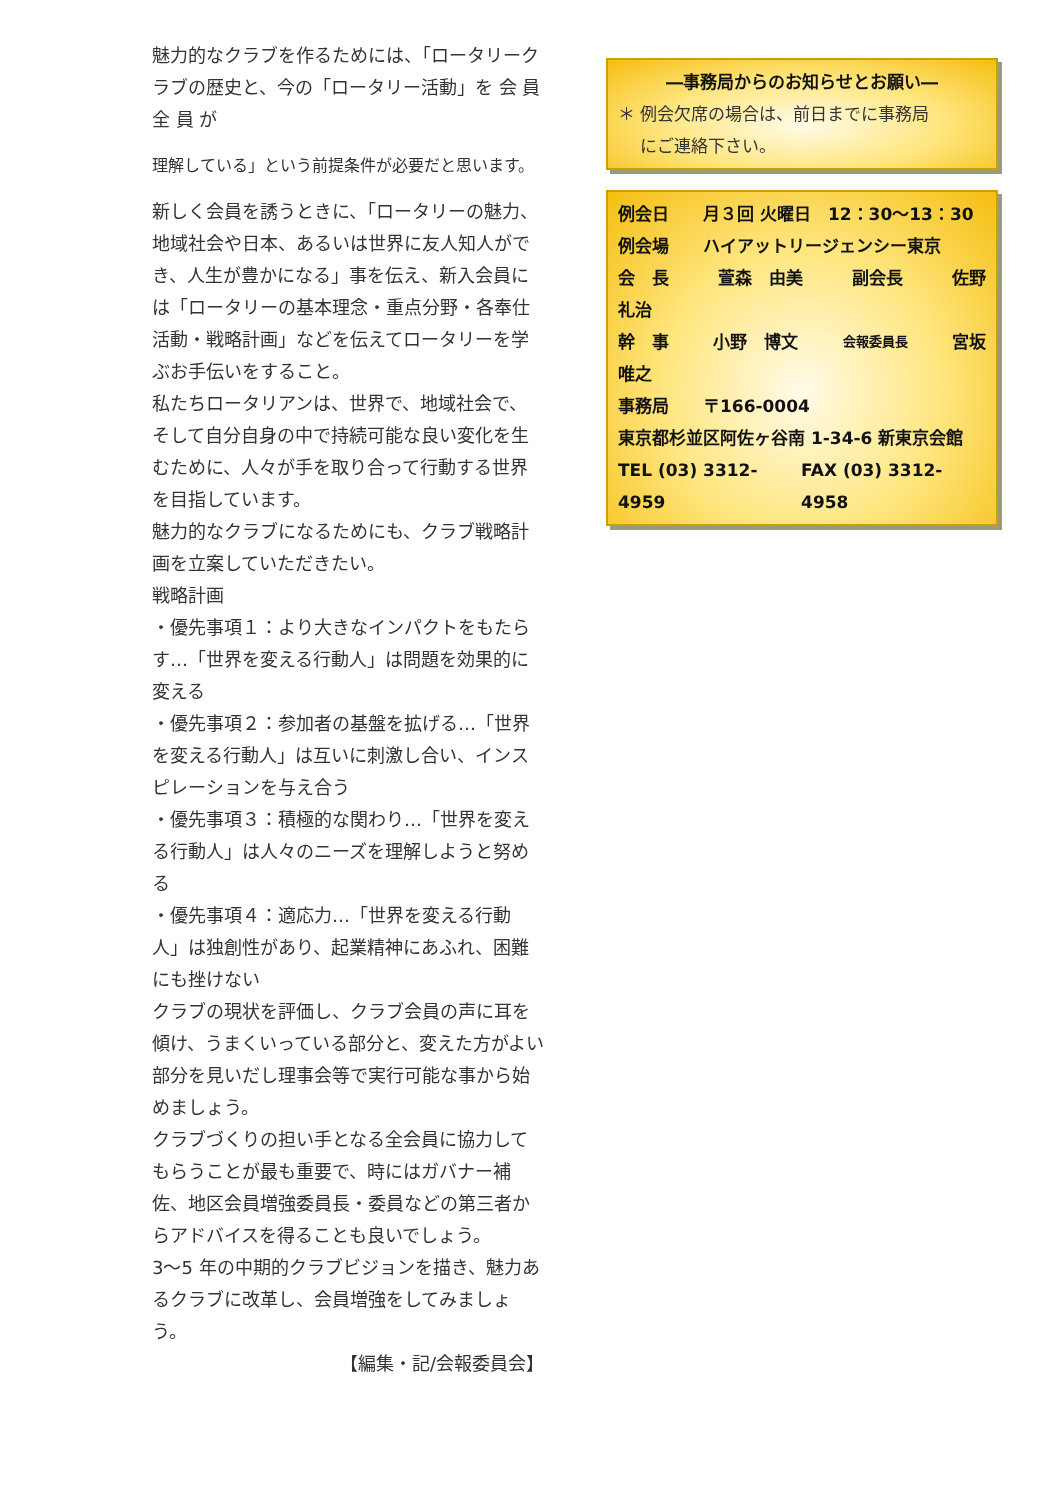魅力的なクラブを作るためには、「ロータリークラブの歴史と、今の「ロータリー活動」を 会 員 全 員 が
理解している」という前提条件が必要だと思います。
新しく会員を誘うときに、「ロータリーの魅力、地域社会や日本、あるいは世界に友人知人ができ、人生が豊かになる」事を伝え、新入会員には「ロータリーの基本理念・重点分野・各奉仕活動・戦略計画」などを伝えてロータリーを学ぶお手伝いをすること。
私たちロータリアンは、世界で、地域社会で、そして自分自身の中で持続可能な良い変化を生むために、人々が手を取り合って行動する世界を目指しています。
魅力的なクラブになるためにも、クラブ戦略計画を立案していただきたい。
戦略計画
・優先事項１：より大きなインパクトをもたらす…「世界を変える行動人」は問題を効果的に変える
・優先事項２：参加者の基盤を拡げる…「世界を変える行動人」は互いに刺激し合い、インスピレーションを与え合う
・優先事項３：積極的な関わり…「世界を変える行動人」は人々のニーズを理解しようと努める
・優先事項４：適応力…「世界を変える行動人」は独創性があり、起業精神にあふれ、困難にも挫けない
クラブの現状を評価し、クラブ会員の声に耳を傾け、うまくいっている部分と、変えた方がよい部分を見いだし理事会等で実行可能な事から始めましょう。
クラブづくりの担い手となる全会員に協力してもらうことが最も重要で、時にはガバナー補佐、地区会員増強委員長・委員などの第三者からアドバイスを得ることも良いでしょう。
3～5 年の中期的クラブビジョンを描き、魅力あるクラブに改革し、会員増強をしてみましょう。
【編集・記/会報委員会】
―事務局からのお知らせとお願い―
＊ 例会欠席の場合は、前日までに事務局
　 にご連絡下さい。
例会日　　月３回 火曜日　12：30～13：30
例会場　　ハイアットリージェンシー東京
会　長 萱森　由美 副会長 佐野
礼治
幹　事 小野　博文 会報委員長 宮坂
唯之
事務局　　〒166-0004
東京都杉並区阿佐ヶ谷南 1-34-6 新東京会館
TEL (03) 3312-4959 FAX (03) 3312-4958